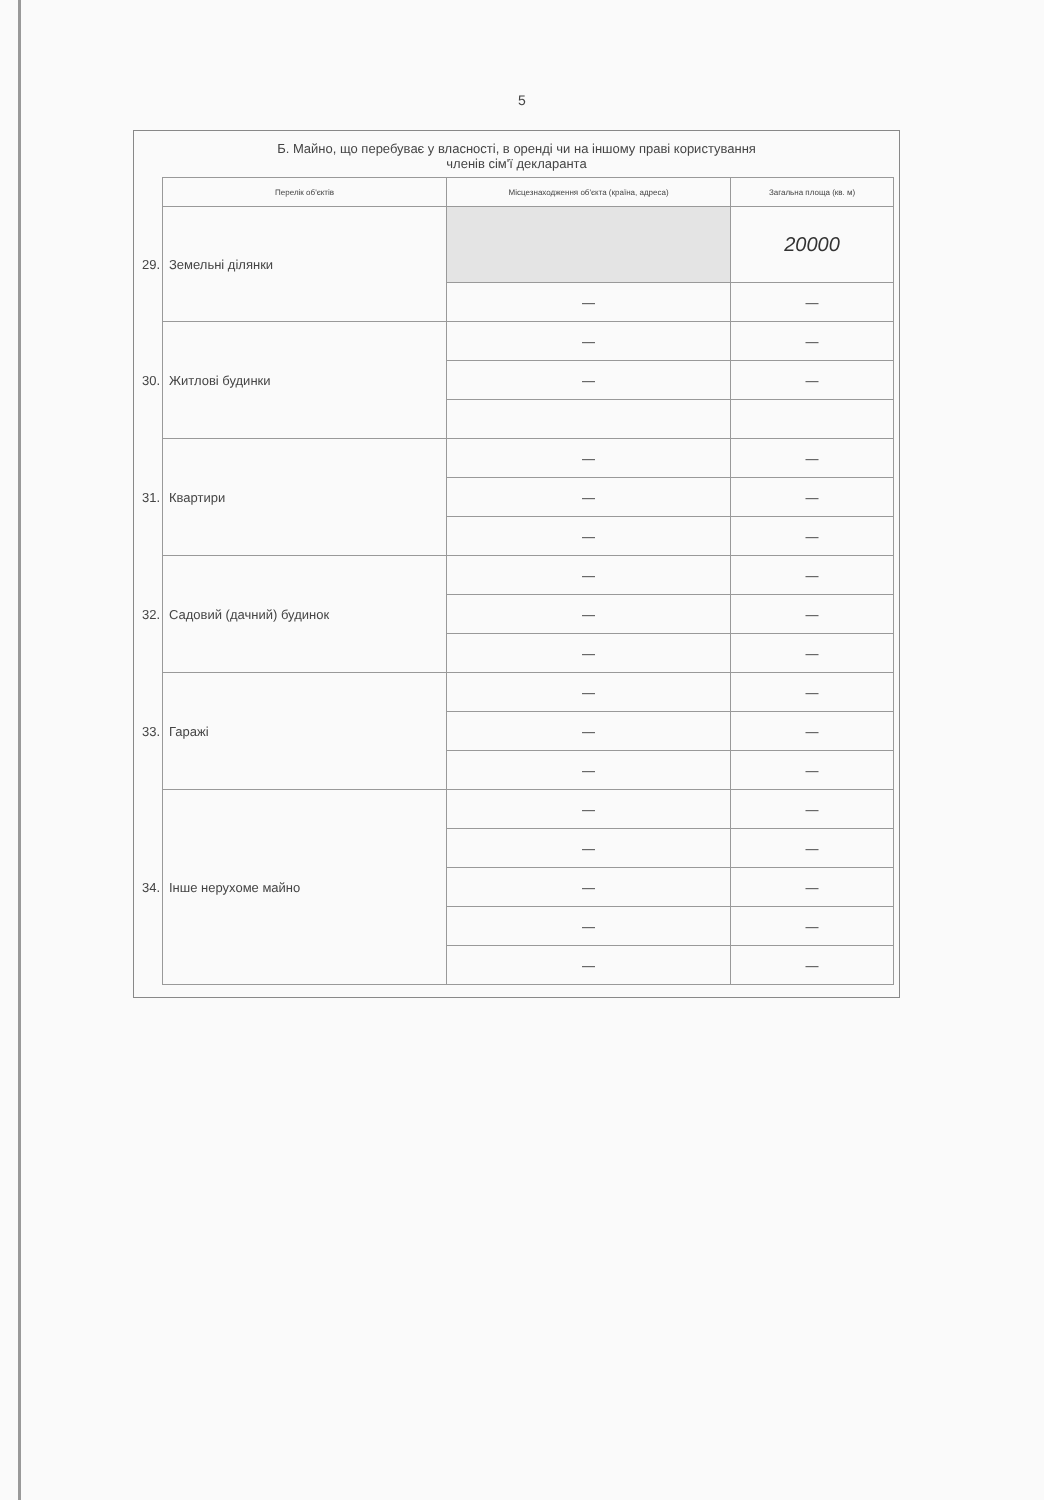5
Б. Майно, що перебуває у власності, в оренді чи на іншому праві користування
членів сім'ї декларанта
| | Перелік об'єктів | Місцезнаходження об'єкта (країна, адреса) | Загальна площа (кв. м) |
| --- | --- | --- | --- |
| 29. | Земельні ділянки | | 20000 |
| | | — | — |
| 30. | Житлові будинки | — | — |
| | | — | — |
| 31. | Квартири | — | — |
| | | — | — |
| | | — | — |
| 32. | Садовий (дачний) будинок | — | — |
| | | — | — |
| | | — | — |
| 33. | Гаражі | — | — |
| | | — | — |
| | | — | — |
| 34. | Інше нерухоме майно | — | — |
| | | — | — |
| | | — | — |
| | | — | — |
| | | — | — |